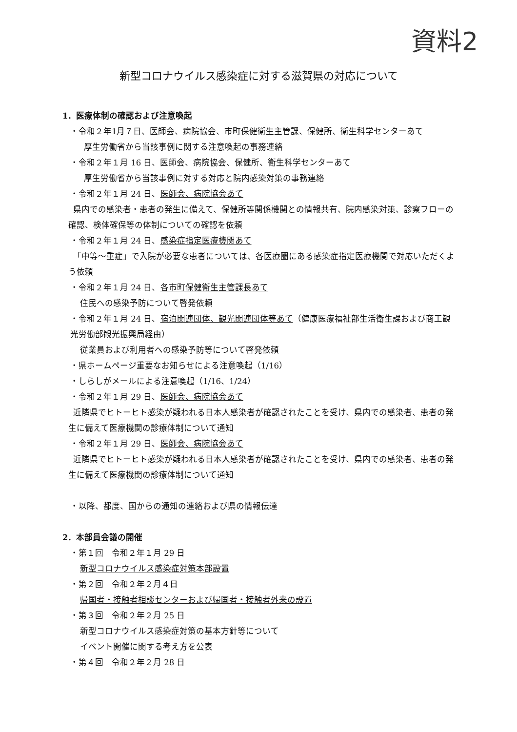資料2
新型コロナウイルス感染症に対する滋賀県の対応について
1．医療体制の確認および注意喚起
・令和２年1月７日、医師会、病院協会、市町保健衛生主管課、保健所、衛生科学センターあて
厚生労働省から当該事例に関する注意喚起の事務連絡
・令和２年１月 16 日、医師会、病院協会、保健所、衛生科学センターあて
厚生労働省から当該事例に対する対応と院内感染対策の事務連絡
・令和２年１月 24 日、医師会、病院協会あて
県内での感染者・患者の発生に備えて、保健所等関係機関との情報共有、院内感染対策、診察フローの確認、検体確保等の体制についての確認を依頼
・令和２年１月 24 日、感染症指定医療機関あて
「中等～重症」で入院が必要な患者については、各医療圏にある感染症指定医療機関で対応いただくよう依頼
・令和２年１月 24 日、各市町保健衛生主管課長あて
住民への感染予防について啓発依頼
・令和２年１月 24 日、宿泊関連団体、観光関連団体等あて（健康医療福祉部生活衛生課および商工観光労働部観光振興局経由）
従業員および利用者への感染予防等について啓発依頼
・県ホームページ重要なお知らせによる注意喚起（1/16）
・しらしがメールによる注意喚起（1/16、1/24）
・令和２年１月 29 日、医師会、病院協会あて
近隣県でヒトーヒト感染が疑われる日本人感染者が確認されたことを受け、県内での感染者、患者の発生に備えて医療機関の診療体制について通知
・令和２年１月 29 日、医師会、病院協会あて
近隣県でヒトーヒト感染が疑われる日本人感染者が確認されたことを受け、県内での感染者、患者の発生に備えて医療機関の診療体制について通知
・以降、都度、国からの通知の連絡および県の情報伝達
2．本部員会議の開催
・第１回　令和２年１月 29 日
新型コロナウイルス感染症対策本部設置
・第２回　令和２年２月４日
帰国者・接触者相談センターおよび帰国者・接触者外来の設置
・第３回　令和２年２月 25 日
新型コロナウイルス感染症対策の基本方針等について
イベント開催に関する考え方を公表
・第４回　令和２年２月 28 日